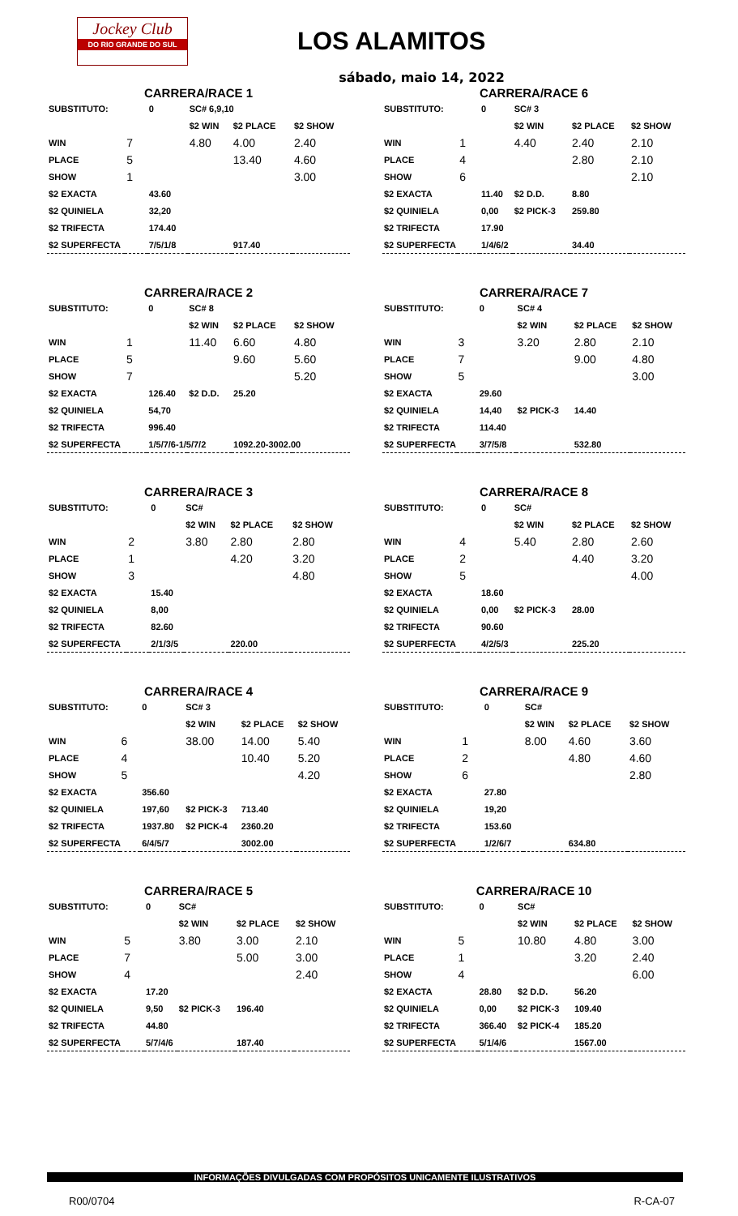Jockey Club
DO RIO GRANDE DO SUL
LOS ALAMITOS
sábado, maio 14, 2022
| CARRERA/RACE 1 | | | | | |
| SUBSTITUTO: | | 0 | SC# 6,9,10 | | |
| | | | $2 WIN | $2 PLACE | $2 SHOW |
| WIN | 7 | | 4.80 | 4.00 | 2.40 |
| PLACE | 5 | | | 13.40 | 4.60 |
| SHOW | 1 | | | | 3.00 |
| $2 EXACTA | | 43.60 | | | |
| $2 QUINIELA | | 32,20 | | | |
| $2 TRIFECTA | | 174.40 | | | |
| $2 SUPERFECTA | | 7/5/1/8 | | 917.40 | |
| CARRERA/RACE 6 | | | | | |
| SUBSTITUTO: | | 0 | SC# 3 | | |
| | | | $2 WIN | $2 PLACE | $2 SHOW |
| WIN | 1 | | 4.40 | 2.40 | 2.10 |
| PLACE | 4 | | | 2.80 | 2.10 |
| SHOW | 6 | | | | 2.10 |
| $2 EXACTA | | 11.40 | $2 D.D. | 8.80 | |
| $2 QUINIELA | | 0,00 | $2 PICK-3 | 259.80 | |
| $2 TRIFECTA | | 17.90 | | | |
| $2 SUPERFECTA | | 1/4/6/2 | | 34.40 | |
| CARRERA/RACE 2 | | | | | |
| SUBSTITUTO: | | 0 | SC# 8 | | |
| | | | $2 WIN | $2 PLACE | $2 SHOW |
| WIN | 1 | | 11.40 | 6.60 | 4.80 |
| PLACE | 5 | | | 9.60 | 5.60 |
| SHOW | 7 | | | | 5.20 |
| $2 EXACTA | | 126.40 | $2 D.D. | 25.20 | |
| $2 QUINIELA | | 54,70 | | | |
| $2 TRIFECTA | | 996.40 | | | |
| $2 SUPERFECTA | | 1/5/7/6-1/5/7/2 | | 1092.20-3002.00 | |
| CARRERA/RACE 7 | | | | | |
| SUBSTITUTO: | | 0 | SC# 4 | | |
| | | | $2 WIN | $2 PLACE | $2 SHOW |
| WIN | 3 | | 3.20 | 2.80 | 2.10 |
| PLACE | 7 | | | 9.00 | 4.80 |
| SHOW | 5 | | | | 3.00 |
| $2 EXACTA | | 29.60 | | | |
| $2 QUINIELA | | 14,40 | $2 PICK-3 | 14.40 | |
| $2 TRIFECTA | | 114.40 | | | |
| $2 SUPERFECTA | | 3/7/5/8 | | 532.80 | |
| CARRERA/RACE 3 | | | | | |
| SUBSTITUTO: | | 0 | SC# | | |
| | | | $2 WIN | $2 PLACE | $2 SHOW |
| WIN | 2 | | 3.80 | 2.80 | 2.80 |
| PLACE | 1 | | | 4.20 | 3.20 |
| SHOW | 3 | | | | 4.80 |
| $2 EXACTA | | 15.40 | | | |
| $2 QUINIELA | | 8,00 | | | |
| $2 TRIFECTA | | 82.60 | | | |
| $2 SUPERFECTA | | 2/1/3/5 | | 220.00 | |
| CARRERA/RACE 8 | | | | | |
| SUBSTITUTO: | | 0 | SC# | | |
| | | | $2 WIN | $2 PLACE | $2 SHOW |
| WIN | 4 | | 5.40 | 2.80 | 2.60 |
| PLACE | 2 | | | 4.40 | 3.20 |
| SHOW | 5 | | | | 4.00 |
| $2 EXACTA | | 18.60 | | | |
| $2 QUINIELA | | 0,00 | $2 PICK-3 | 28.00 | |
| $2 TRIFECTA | | 90.60 | | | |
| $2 SUPERFECTA | | 4/2/5/3 | | 225.20 | |
| CARRERA/RACE 4 | | | | | |
| SUBSTITUTO: | | 0 | SC# 3 | | |
| | | | $2 WIN | $2 PLACE | $2 SHOW |
| WIN | 6 | | 38.00 | 14.00 | 5.40 |
| PLACE | 4 | | | 10.40 | 5.20 |
| SHOW | 5 | | | | 4.20 |
| $2 EXACTA | | 356.60 | | | |
| $2 QUINIELA | | 197,60 | $2 PICK-3 | 713.40 | |
| $2 TRIFECTA | | 1937.80 | $2 PICK-4 | 2360.20 | |
| $2 SUPERFECTA | | 6/4/5/7 | | 3002.00 | |
| CARRERA/RACE 9 | | | | | |
| SUBSTITUTO: | | 0 | SC# | | |
| | | | $2 WIN | $2 PLACE | $2 SHOW |
| WIN | 1 | | 8.00 | 4.60 | 3.60 |
| PLACE | 2 | | | 4.80 | 4.60 |
| SHOW | 6 | | | | 2.80 |
| $2 EXACTA | | 27.80 | | | |
| $2 QUINIELA | | 19,20 | | | |
| $2 TRIFECTA | | 153.60 | | | |
| $2 SUPERFECTA | | 1/2/6/7 | | 634.80 | |
| CARRERA/RACE 5 | | | | | |
| SUBSTITUTO: | | 0 | SC# | | |
| | | | $2 WIN | $2 PLACE | $2 SHOW |
| WIN | 5 | | 3.80 | 3.00 | 2.10 |
| PLACE | 7 | | | 5.00 | 3.00 |
| SHOW | 4 | | | | 2.40 |
| $2 EXACTA | | 17.20 | | | |
| $2 QUINIELA | | 9,50 | $2 PICK-3 | 196.40 | |
| $2 TRIFECTA | | 44.80 | | | |
| $2 SUPERFECTA | | 5/7/4/6 | | 187.40 | |
| CARRERA/RACE 10 | | | | | |
| SUBSTITUTO: | | 0 | SC# | | |
| | | | $2 WIN | $2 PLACE | $2 SHOW |
| WIN | 5 | | 10.80 | 4.80 | 3.00 |
| PLACE | 1 | | | 3.20 | 2.40 |
| SHOW | 4 | | | | 6.00 |
| $2 EXACTA | | 28.80 | $2 D.D. | 56.20 | |
| $2 QUINIELA | | 0,00 | $2 PICK-3 | 109.40 | |
| $2 TRIFECTA | | 366.40 | $2 PICK-4 | 185.20 | |
| $2 SUPERFECTA | | 5/1/4/6 | | 1567.00 | |
INFORMAÇÕES DIVULGADAS COM PROPÓSITOS UNICAMENTE ILUSTRATIVOS
R00/0704 R-CA-07